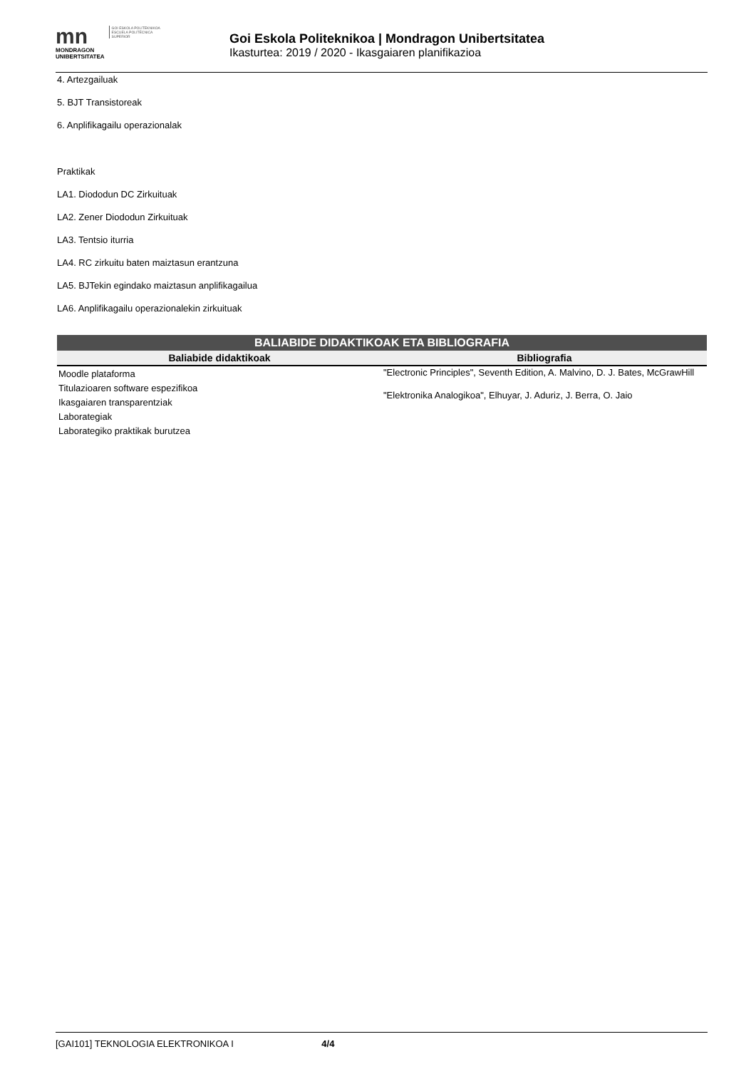mn
MONDRAGON
UNIBERTSITATEA
GOI ESKOLA POLITEKNIKOA
ESCUELA POLITÉCNICA SUPERIOR
Goi Eskola Politeknikoa | Mondragon Unibertsitatea
Ikasturtea: 2019 / 2020 - Ikasgaiaren planifikazioa
4. Artezgailuak
5. BJT Transistoreak
6. Anplifikagailu operazionalak
Praktikak
LA1. Diododun DC Zirkuituak
LA2. Zener Diododun Zirkuituak
LA3. Tentsio iturria
LA4. RC zirkuitu baten maiztasun erantzuna
LA5. BJTekin egindako maiztasun anplifikagailua
LA6. Anplifikagailu operazionalekin zirkuituak
| BALIABIDE DIDAKTIKOAK ETA BIBLIOGRAFIA | |
| --- | --- |
| Baliabide didaktikoak | Bibliografia |
| Moodle plataforma Titulazioaren software espezifikoa Ikasgaiaren transparentziak Laborategiak Laborategiko praktikak burutzea | "Electronic Principles", Seventh Edition, A. Malvino, D. J. Bates, McGrawHill "Elektronika Analogikoa", Elhuyar, J. Aduriz, J. Berra, O. Jaio |
[GAI101] TEKNOLOGIA ELEKTRONIKOA I 4/4